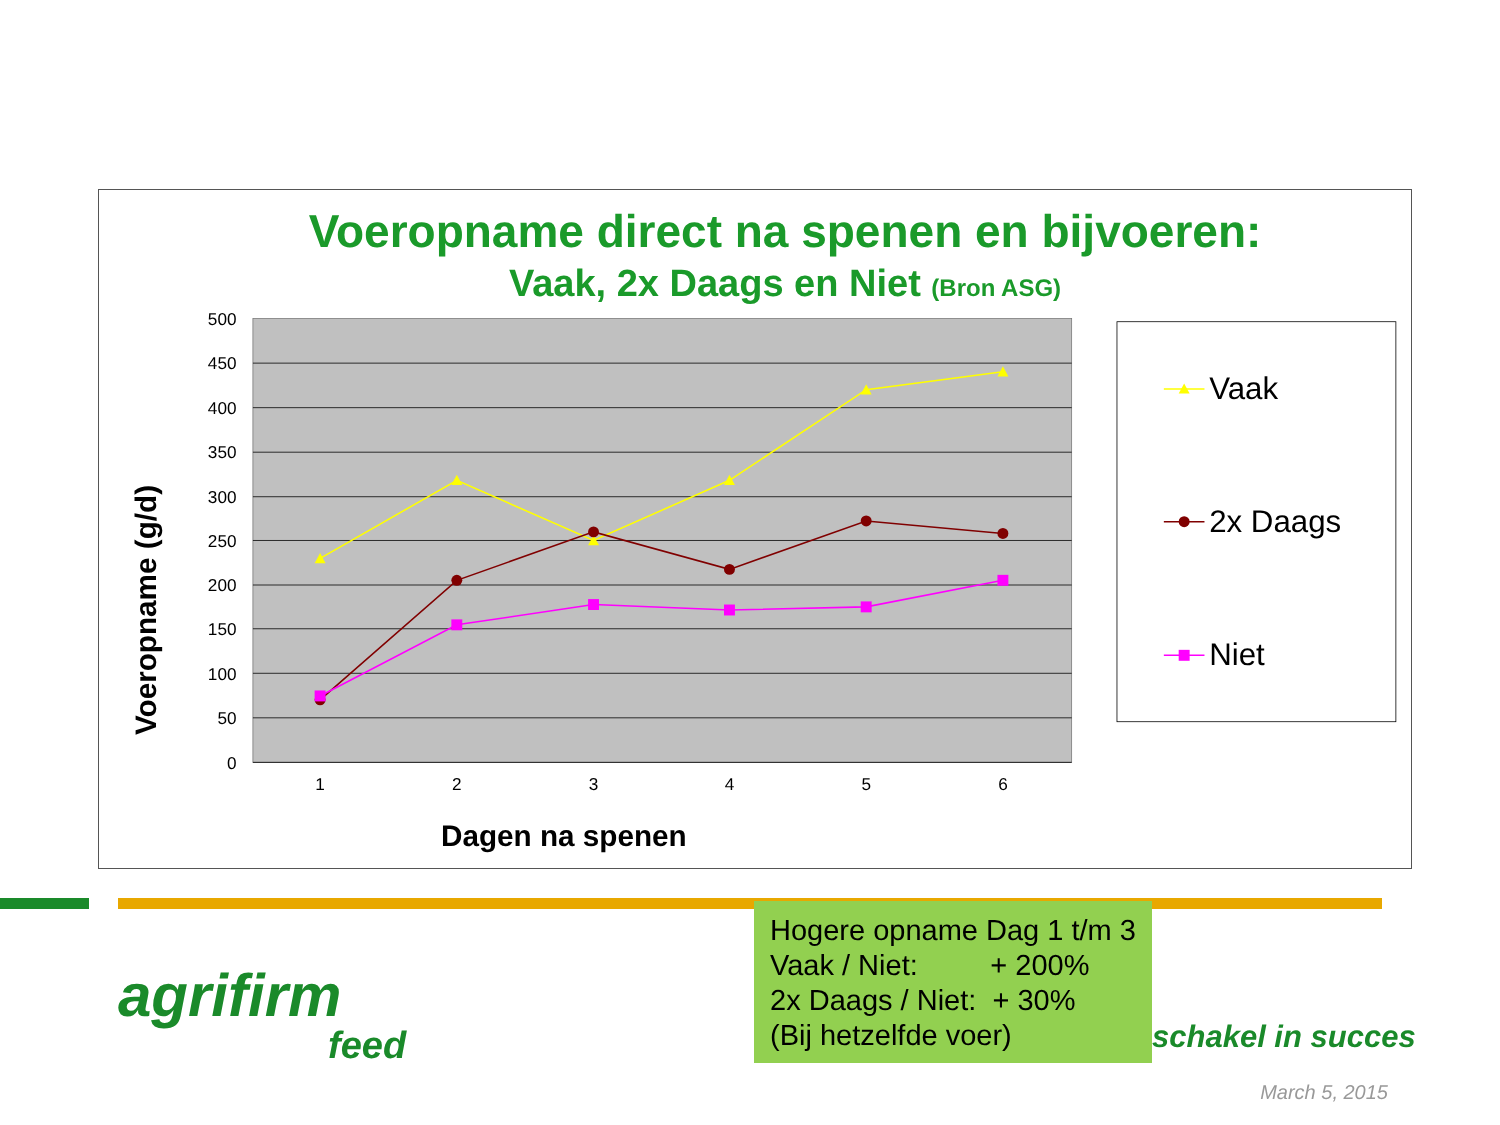Voeropname direct na spenen en bijvoeren:
Vaak, 2x Daags en Niet (Bron ASG)
500
450
400
350
300
250
200
150
100
50
0
1
2
3
4
5
6
Dagen na spenen
Voeropname (g/d)
Vaak
2x Daags
Niet
agrifirm
feed
Hogere opname Dag 1 t/m 3
Vaak / Niet: + 200%
2x Daags / Niet: + 30%
(Bij hetzelfde voer)
schakel in succes
March 5, 2015